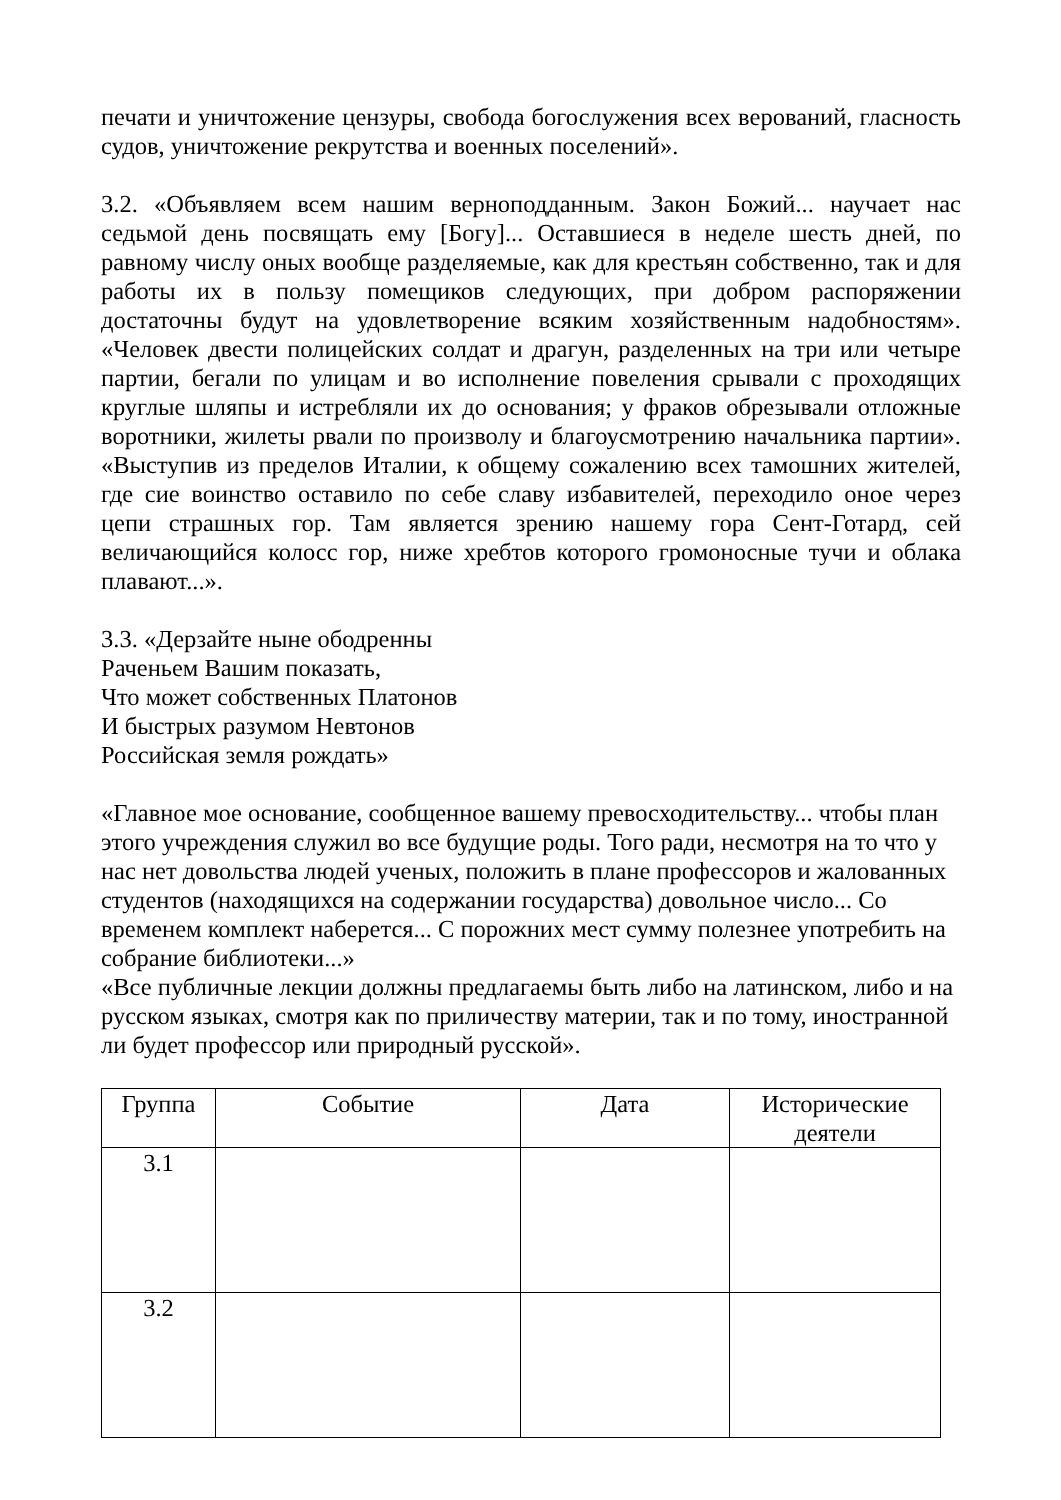печати и уничтожение цензуры, свобода богослужения всех верований, гласность судов, уничтожение рекрутства и военных поселений».
3.2. «Объявляем всем нашим верноподданным. Закон Божий... научает нас седьмой день посвящать ему [Богу]... Оставшиеся в неделе шесть дней, по равному числу оных вообще разделяемые, как для крестьян собственно, так и для работы их в пользу помещиков следующих, при добром распоряжении достаточны будут на удовлетворение всяким хозяйственным надобностям». «Человек двести полицейских солдат и драгун, разделенных на три или четыре партии, бегали по улицам и во исполнение повеления срывали с проходящих круглые шляпы и истребляли их до основания; у фраков обрезывали отложные воротники, жилеты рвали по произволу и благоусмотрению начальника партии». «Выступив из пределов Италии, к общему сожалению всех тамошних жителей, где сие воинство оставило по себе славу избавителей, переходило оное через цепи страшных гор. Там является зрению нашему гора Сент-Готард, сей величающийся колосс гор, ниже хребтов которого громоносные тучи и облака плавают...».
3.3. «Дерзайте ныне ободренны
Раченьем Вашим показать,
Что может собственных Платонов
И быстрых разумом Невтонов
Российская земля рождать»
«Главное мое основание, сообщенное вашему превосходительству... чтобы план этого учреждения служил во все будущие роды. Того ради, несмотря на то что у нас нет довольства людей ученых, положить в плане профессоров и жалованных студентов (находящихся на содержании государства) довольное число... Со временем комплект наберется... С порожних мест сумму полезнее употребить на собрание библиотеки...»
«Все публичные лекции должны предлагаемы быть либо на латинском, либо и на русском языках, смотря как по приличеству материи, так и по тому, иностранной ли будет профессор или природный русской».
| Группа | Событие | Дата | Исторические деятели |
| --- | --- | --- | --- |
| 3.1 | | | |
| 3.2 | | | |